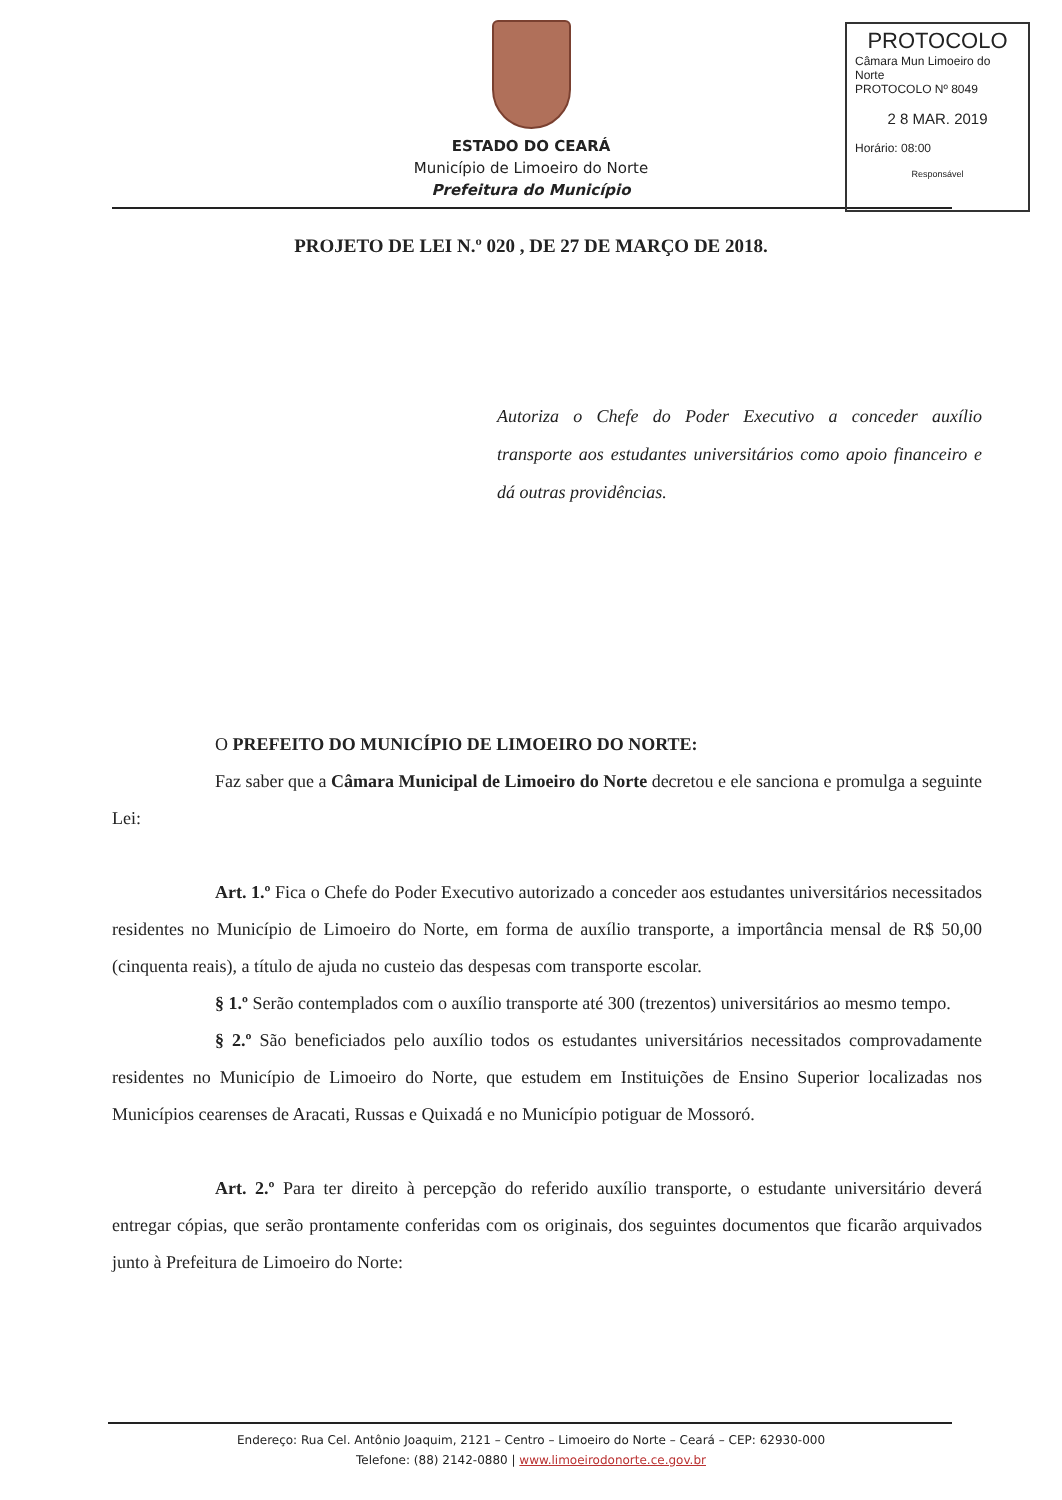PROTOCOLO
Câmara Mun Limoeiro do Norte
PROTOCOLO Nº 8049
2 8 MAR. 2019
Horário: 08:00
Responsável
ESTADO DO CEARÁ
Município de Limoeiro do Norte
Prefeitura do Município
PROJETO DE LEI N.º 020 , DE 27 DE MARÇO DE 2018.
Autoriza o Chefe do Poder Executivo a conceder auxílio transporte aos estudantes universitários como apoio financeiro e dá outras providências.
O PREFEITO DO MUNICÍPIO DE LIMOEIRO DO NORTE:
Faz saber que a Câmara Municipal de Limoeiro do Norte decretou e ele sanciona e promulga a seguinte Lei:
Art. 1.º Fica o Chefe do Poder Executivo autorizado a conceder aos estudantes universitários necessitados residentes no Município de Limoeiro do Norte, em forma de auxílio transporte, a importância mensal de R$ 50,00 (cinquenta reais), a título de ajuda no custeio das despesas com transporte escolar.
§ 1.º Serão contemplados com o auxílio transporte até 300 (trezentos) universitários ao mesmo tempo.
§ 2.º São beneficiados pelo auxílio todos os estudantes universitários necessitados comprovadamente residentes no Município de Limoeiro do Norte, que estudem em Instituições de Ensino Superior localizadas nos Municípios cearenses de Aracati, Russas e Quixadá e no Município potiguar de Mossoró.
Art. 2.º Para ter direito à percepção do referido auxílio transporte, o estudante universitário deverá entregar cópias, que serão prontamente conferidas com os originais, dos seguintes documentos que ficarão arquivados junto à Prefeitura de Limoeiro do Norte:
Endereço: Rua Cel. Antônio Joaquim, 2121 – Centro – Limoeiro do Norte – Ceará – CEP: 62930-000
Telefone: (88) 2142-0880 | www.limoeirodonorte.ce.gov.br